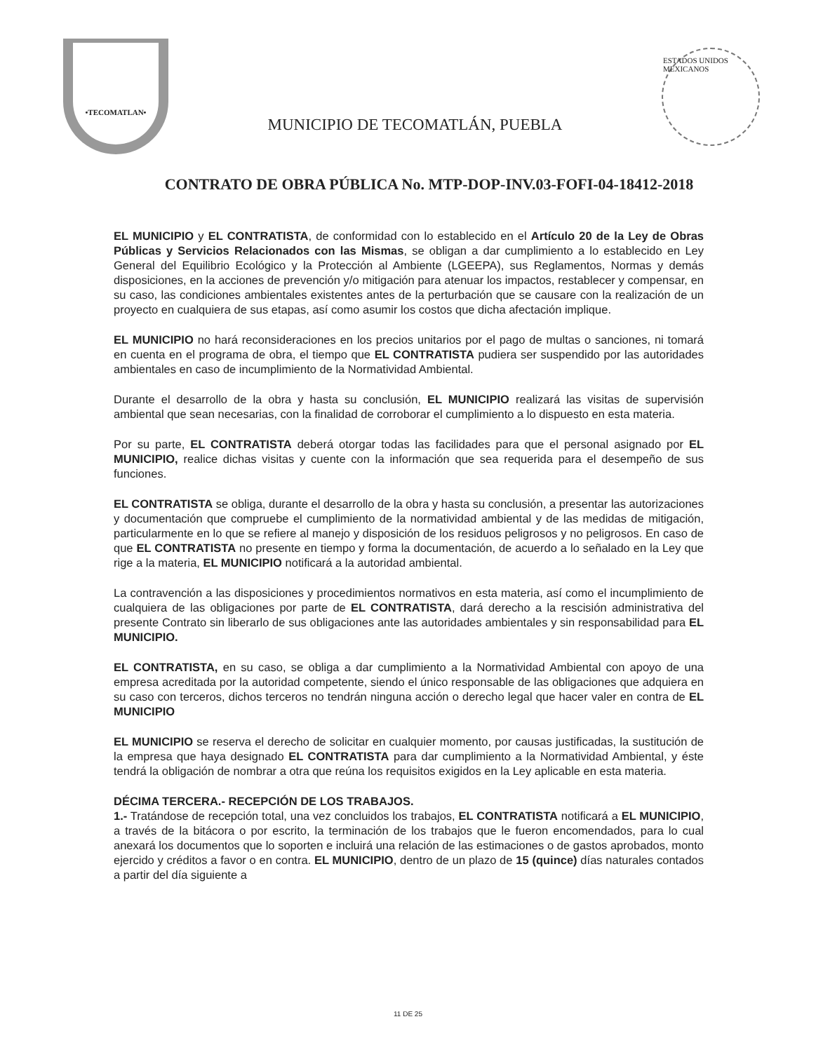•TECOMATLAN•
MUNICIPIO DE TECOMATLÁN, PUEBLA
ESTADOS UNIDOS MEXICANOS
CONTRATO DE OBRA PÚBLICA No. MTP-DOP-INV.03-FOFI-04-18412-2018
EL MUNICIPIO y EL CONTRATISTA, de conformidad con lo establecido en el Artículo 20 de la Ley de Obras Públicas y Servicios Relacionados con las Mismas, se obligan a dar cumplimiento a lo establecido en Ley General del Equilibrio Ecológico y la Protección al Ambiente (LGEEPA), sus Reglamentos, Normas y demás disposiciones, en la acciones de prevención y/o mitigación para atenuar los impactos, restablecer y compensar, en su caso, las condiciones ambientales existentes antes de la perturbación que se causare con la realización de un proyecto en cualquiera de sus etapas, así como asumir los costos que dicha afectación implique.
EL MUNICIPIO no hará reconsideraciones en los precios unitarios por el pago de multas o sanciones, ni tomará en cuenta en el programa de obra, el tiempo que EL CONTRATISTA pudiera ser suspendido por las autoridades ambientales en caso de incumplimiento de la Normatividad Ambiental.
Durante el desarrollo de la obra y hasta su conclusión, EL MUNICIPIO realizará las visitas de supervisión ambiental que sean necesarias, con la finalidad de corroborar el cumplimiento a lo dispuesto en esta materia.
Por su parte, EL CONTRATISTA deberá otorgar todas las facilidades para que el personal asignado por EL MUNICIPIO, realice dichas visitas y cuente con la información que sea requerida para el desempeño de sus funciones.
EL CONTRATISTA se obliga, durante el desarrollo de la obra y hasta su conclusión, a presentar las autorizaciones y documentación que compruebe el cumplimiento de la normatividad ambiental y de las medidas de mitigación, particularmente en lo que se refiere al manejo y disposición de los residuos peligrosos y no peligrosos. En caso de que EL CONTRATISTA no presente en tiempo y forma la documentación, de acuerdo a lo señalado en la Ley que rige a la materia, EL MUNICIPIO notificará a la autoridad ambiental.
La contravención a las disposiciones y procedimientos normativos en esta materia, así como el incumplimiento de cualquiera de las obligaciones por parte de EL CONTRATISTA, dará derecho a la rescisión administrativa del presente Contrato sin liberarlo de sus obligaciones ante las autoridades ambientales y sin responsabilidad para EL MUNICIPIO.
EL CONTRATISTA, en su caso, se obliga a dar cumplimiento a la Normatividad Ambiental con apoyo de una empresa acreditada por la autoridad competente, siendo el único responsable de las obligaciones que adquiera en su caso con terceros, dichos terceros no tendrán ninguna acción o derecho legal que hacer valer en contra de EL MUNICIPIO
EL MUNICIPIO se reserva el derecho de solicitar en cualquier momento, por causas justificadas, la sustitución de la empresa que haya designado EL CONTRATISTA para dar cumplimiento a la Normatividad Ambiental, y éste tendrá la obligación de nombrar a otra que reúna los requisitos exigidos en la Ley aplicable en esta materia.
DÉCIMA TERCERA.- RECEPCIÓN DE LOS TRABAJOS.
1.- Tratándose de recepción total, una vez concluidos los trabajos, EL CONTRATISTA notificará a EL MUNICIPIO, a través de la bitácora o por escrito, la terminación de los trabajos que le fueron encomendados, para lo cual anexará los documentos que lo soporten e incluirá una relación de las estimaciones o de gastos aprobados, monto ejercido y créditos a favor o en contra. EL MUNICIPIO, dentro de un plazo de 15 (quince) días naturales contados a partir del día siguiente a
11 DE 25